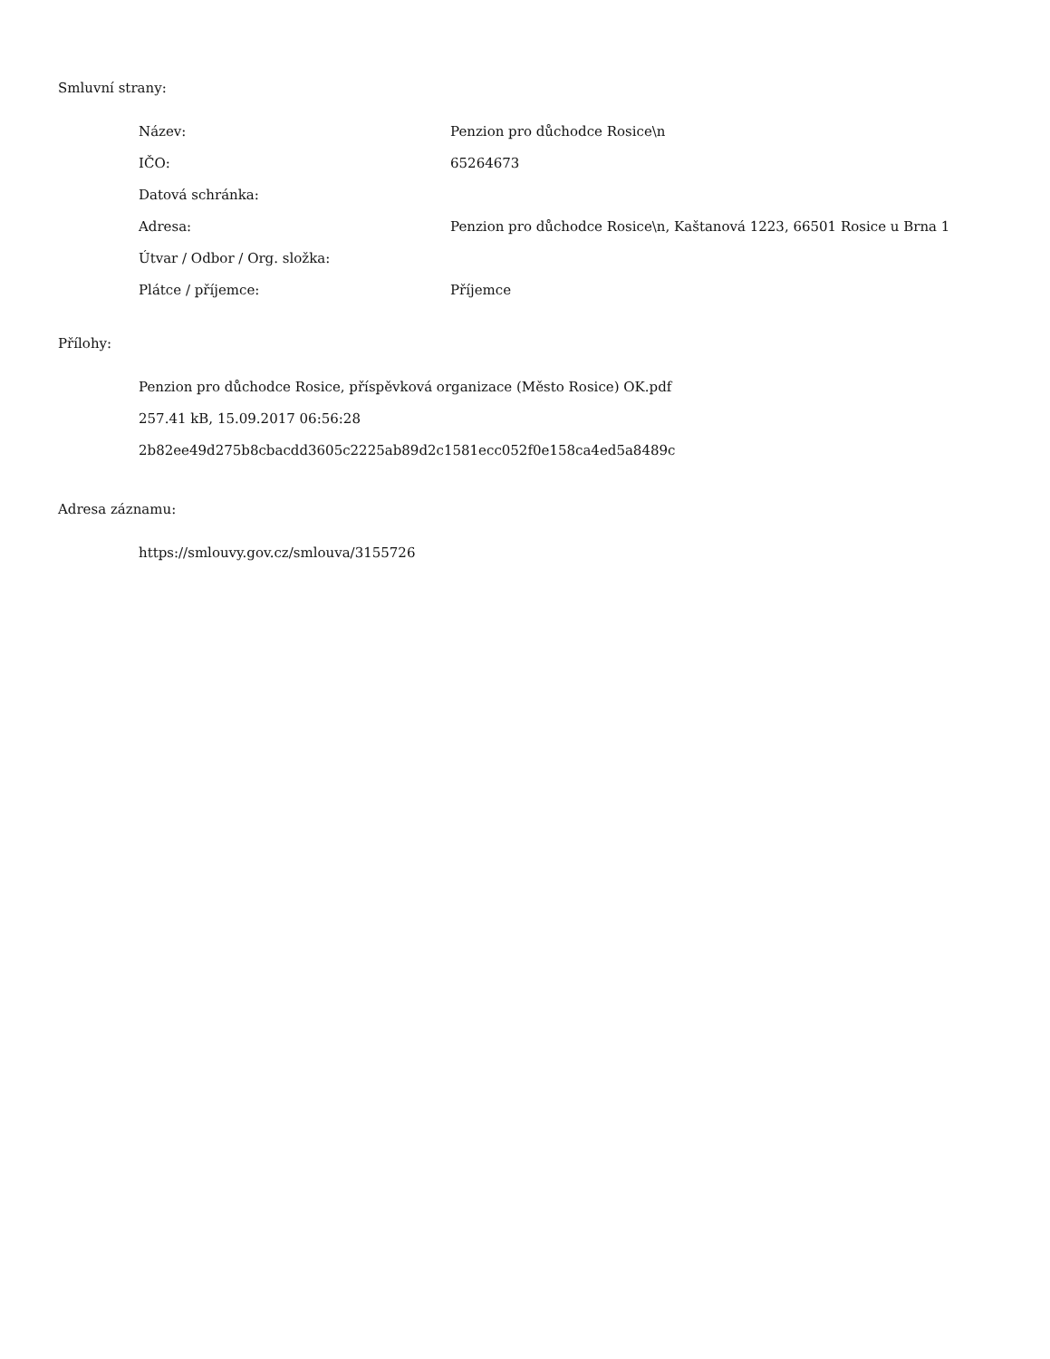Smluvní strany:
| Název: | Penzion pro důchodce Rosice\n |
| IČO: | 65264673 |
| Datová schránka: | |
| Adresa: | Penzion pro důchodce Rosice\n, Kaštanová 1223, 66501 Rosice u Brna 1 |
| Útvar / Odbor / Org. složka: | |
| Plátce / příjemce: | Příjemce |
Přílohy:
Penzion pro důchodce Rosice, příspěvková organizace (Město Rosice) OK.pdf
257.41 kB, 15.09.2017 06:56:28
2b82ee49d275b8cbacdd3605c2225ab89d2c1581ecc052f0e158ca4ed5a8489c
Adresa záznamu:
https://smlouvy.gov.cz/smlouva/3155726